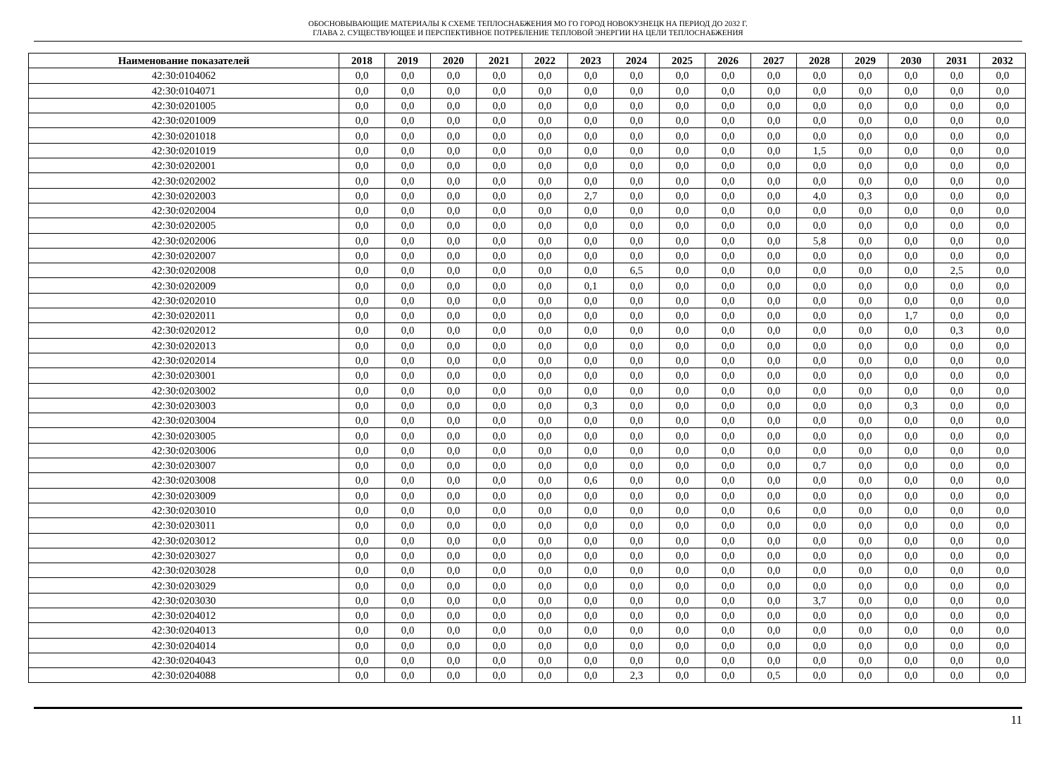ОБОСНОВЫВАЮЩИЕ МАТЕРИАЛЫ К СХЕМЕ ТЕПЛОСНАБЖЕНИЯ МО ГО ГОРОД НОВОКУЗНЕЦК НА ПЕРИОД ДО 2032 Г.
ГЛАВА 2. СУЩЕСТВУЮЩЕЕ И ПЕРСПЕКТИВНОЕ ПОТРЕБЛЕНИЕ ТЕПЛОВОЙ ЭНЕРГИИ НА ЦЕЛИ ТЕПЛОСНАБЖЕНИЯ
| Наименование показателей | 2018 | 2019 | 2020 | 2021 | 2022 | 2023 | 2024 | 2025 | 2026 | 2027 | 2028 | 2029 | 2030 | 2031 | 2032 |
| --- | --- | --- | --- | --- | --- | --- | --- | --- | --- | --- | --- | --- | --- | --- | --- |
| 42:30:0104062 | 0,0 | 0,0 | 0,0 | 0,0 | 0,0 | 0,0 | 0,0 | 0,0 | 0,0 | 0,0 | 0,0 | 0,0 | 0,0 | 0,0 | 0,0 |
| 42:30:0104071 | 0,0 | 0,0 | 0,0 | 0,0 | 0,0 | 0,0 | 0,0 | 0,0 | 0,0 | 0,0 | 0,0 | 0,0 | 0,0 | 0,0 | 0,0 |
| 42:30:0201005 | 0,0 | 0,0 | 0,0 | 0,0 | 0,0 | 0,0 | 0,0 | 0,0 | 0,0 | 0,0 | 0,0 | 0,0 | 0,0 | 0,0 | 0,0 |
| 42:30:0201009 | 0,0 | 0,0 | 0,0 | 0,0 | 0,0 | 0,0 | 0,0 | 0,0 | 0,0 | 0,0 | 0,0 | 0,0 | 0,0 | 0,0 | 0,0 |
| 42:30:0201018 | 0,0 | 0,0 | 0,0 | 0,0 | 0,0 | 0,0 | 0,0 | 0,0 | 0,0 | 0,0 | 0,0 | 0,0 | 0,0 | 0,0 | 0,0 |
| 42:30:0201019 | 0,0 | 0,0 | 0,0 | 0,0 | 0,0 | 0,0 | 0,0 | 0,0 | 0,0 | 0,0 | 1,5 | 0,0 | 0,0 | 0,0 | 0,0 |
| 42:30:0202001 | 0,0 | 0,0 | 0,0 | 0,0 | 0,0 | 0,0 | 0,0 | 0,0 | 0,0 | 0,0 | 0,0 | 0,0 | 0,0 | 0,0 | 0,0 |
| 42:30:0202002 | 0,0 | 0,0 | 0,0 | 0,0 | 0,0 | 0,0 | 0,0 | 0,0 | 0,0 | 0,0 | 0,0 | 0,0 | 0,0 | 0,0 | 0,0 |
| 42:30:0202003 | 0,0 | 0,0 | 0,0 | 0,0 | 0,0 | 2,7 | 0,0 | 0,0 | 0,0 | 0,0 | 4,0 | 0,3 | 0,0 | 0,0 | 0,0 |
| 42:30:0202004 | 0,0 | 0,0 | 0,0 | 0,0 | 0,0 | 0,0 | 0,0 | 0,0 | 0,0 | 0,0 | 0,0 | 0,0 | 0,0 | 0,0 | 0,0 |
| 42:30:0202005 | 0,0 | 0,0 | 0,0 | 0,0 | 0,0 | 0,0 | 0,0 | 0,0 | 0,0 | 0,0 | 0,0 | 0,0 | 0,0 | 0,0 | 0,0 |
| 42:30:0202006 | 0,0 | 0,0 | 0,0 | 0,0 | 0,0 | 0,0 | 0,0 | 0,0 | 0,0 | 0,0 | 5,8 | 0,0 | 0,0 | 0,0 | 0,0 |
| 42:30:0202007 | 0,0 | 0,0 | 0,0 | 0,0 | 0,0 | 0,0 | 0,0 | 0,0 | 0,0 | 0,0 | 0,0 | 0,0 | 0,0 | 0,0 | 0,0 |
| 42:30:0202008 | 0,0 | 0,0 | 0,0 | 0,0 | 0,0 | 0,0 | 6,5 | 0,0 | 0,0 | 0,0 | 0,0 | 0,0 | 0,0 | 2,5 | 0,0 |
| 42:30:0202009 | 0,0 | 0,0 | 0,0 | 0,0 | 0,0 | 0,1 | 0,0 | 0,0 | 0,0 | 0,0 | 0,0 | 0,0 | 0,0 | 0,0 | 0,0 |
| 42:30:0202010 | 0,0 | 0,0 | 0,0 | 0,0 | 0,0 | 0,0 | 0,0 | 0,0 | 0,0 | 0,0 | 0,0 | 0,0 | 0,0 | 0,0 | 0,0 |
| 42:30:0202011 | 0,0 | 0,0 | 0,0 | 0,0 | 0,0 | 0,0 | 0,0 | 0,0 | 0,0 | 0,0 | 0,0 | 0,0 | 1,7 | 0,0 | 0,0 |
| 42:30:0202012 | 0,0 | 0,0 | 0,0 | 0,0 | 0,0 | 0,0 | 0,0 | 0,0 | 0,0 | 0,0 | 0,0 | 0,0 | 0,0 | 0,3 | 0,0 |
| 42:30:0202013 | 0,0 | 0,0 | 0,0 | 0,0 | 0,0 | 0,0 | 0,0 | 0,0 | 0,0 | 0,0 | 0,0 | 0,0 | 0,0 | 0,0 | 0,0 |
| 42:30:0202014 | 0,0 | 0,0 | 0,0 | 0,0 | 0,0 | 0,0 | 0,0 | 0,0 | 0,0 | 0,0 | 0,0 | 0,0 | 0,0 | 0,0 | 0,0 |
| 42:30:0203001 | 0,0 | 0,0 | 0,0 | 0,0 | 0,0 | 0,0 | 0,0 | 0,0 | 0,0 | 0,0 | 0,0 | 0,0 | 0,0 | 0,0 | 0,0 |
| 42:30:0203002 | 0,0 | 0,0 | 0,0 | 0,0 | 0,0 | 0,0 | 0,0 | 0,0 | 0,0 | 0,0 | 0,0 | 0,0 | 0,0 | 0,0 | 0,0 |
| 42:30:0203003 | 0,0 | 0,0 | 0,0 | 0,0 | 0,0 | 0,3 | 0,0 | 0,0 | 0,0 | 0,0 | 0,0 | 0,0 | 0,3 | 0,0 | 0,0 |
| 42:30:0203004 | 0,0 | 0,0 | 0,0 | 0,0 | 0,0 | 0,0 | 0,0 | 0,0 | 0,0 | 0,0 | 0,0 | 0,0 | 0,0 | 0,0 | 0,0 |
| 42:30:0203005 | 0,0 | 0,0 | 0,0 | 0,0 | 0,0 | 0,0 | 0,0 | 0,0 | 0,0 | 0,0 | 0,0 | 0,0 | 0,0 | 0,0 | 0,0 |
| 42:30:0203006 | 0,0 | 0,0 | 0,0 | 0,0 | 0,0 | 0,0 | 0,0 | 0,0 | 0,0 | 0,0 | 0,0 | 0,0 | 0,0 | 0,0 | 0,0 |
| 42:30:0203007 | 0,0 | 0,0 | 0,0 | 0,0 | 0,0 | 0,0 | 0,0 | 0,0 | 0,0 | 0,0 | 0,7 | 0,0 | 0,0 | 0,0 | 0,0 |
| 42:30:0203008 | 0,0 | 0,0 | 0,0 | 0,0 | 0,0 | 0,6 | 0,0 | 0,0 | 0,0 | 0,0 | 0,0 | 0,0 | 0,0 | 0,0 | 0,0 |
| 42:30:0203009 | 0,0 | 0,0 | 0,0 | 0,0 | 0,0 | 0,0 | 0,0 | 0,0 | 0,0 | 0,0 | 0,0 | 0,0 | 0,0 | 0,0 | 0,0 |
| 42:30:0203010 | 0,0 | 0,0 | 0,0 | 0,0 | 0,0 | 0,0 | 0,0 | 0,0 | 0,0 | 0,6 | 0,0 | 0,0 | 0,0 | 0,0 | 0,0 |
| 42:30:0203011 | 0,0 | 0,0 | 0,0 | 0,0 | 0,0 | 0,0 | 0,0 | 0,0 | 0,0 | 0,0 | 0,0 | 0,0 | 0,0 | 0,0 | 0,0 |
| 42:30:0203012 | 0,0 | 0,0 | 0,0 | 0,0 | 0,0 | 0,0 | 0,0 | 0,0 | 0,0 | 0,0 | 0,0 | 0,0 | 0,0 | 0,0 | 0,0 |
| 42:30:0203027 | 0,0 | 0,0 | 0,0 | 0,0 | 0,0 | 0,0 | 0,0 | 0,0 | 0,0 | 0,0 | 0,0 | 0,0 | 0,0 | 0,0 | 0,0 |
| 42:30:0203028 | 0,0 | 0,0 | 0,0 | 0,0 | 0,0 | 0,0 | 0,0 | 0,0 | 0,0 | 0,0 | 0,0 | 0,0 | 0,0 | 0,0 | 0,0 |
| 42:30:0203029 | 0,0 | 0,0 | 0,0 | 0,0 | 0,0 | 0,0 | 0,0 | 0,0 | 0,0 | 0,0 | 0,0 | 0,0 | 0,0 | 0,0 | 0,0 |
| 42:30:0203030 | 0,0 | 0,0 | 0,0 | 0,0 | 0,0 | 0,0 | 0,0 | 0,0 | 0,0 | 0,0 | 3,7 | 0,0 | 0,0 | 0,0 | 0,0 |
| 42:30:0204012 | 0,0 | 0,0 | 0,0 | 0,0 | 0,0 | 0,0 | 0,0 | 0,0 | 0,0 | 0,0 | 0,0 | 0,0 | 0,0 | 0,0 | 0,0 |
| 42:30:0204013 | 0,0 | 0,0 | 0,0 | 0,0 | 0,0 | 0,0 | 0,0 | 0,0 | 0,0 | 0,0 | 0,0 | 0,0 | 0,0 | 0,0 | 0,0 |
| 42:30:0204014 | 0,0 | 0,0 | 0,0 | 0,0 | 0,0 | 0,0 | 0,0 | 0,0 | 0,0 | 0,0 | 0,0 | 0,0 | 0,0 | 0,0 | 0,0 |
| 42:30:0204043 | 0,0 | 0,0 | 0,0 | 0,0 | 0,0 | 0,0 | 0,0 | 0,0 | 0,0 | 0,0 | 0,0 | 0,0 | 0,0 | 0,0 | 0,0 |
| 42:30:0204088 | 0,0 | 0,0 | 0,0 | 0,0 | 0,0 | 0,0 | 2,3 | 0,0 | 0,0 | 0,5 | 0,0 | 0,0 | 0,0 | 0,0 | 0,0 |
11